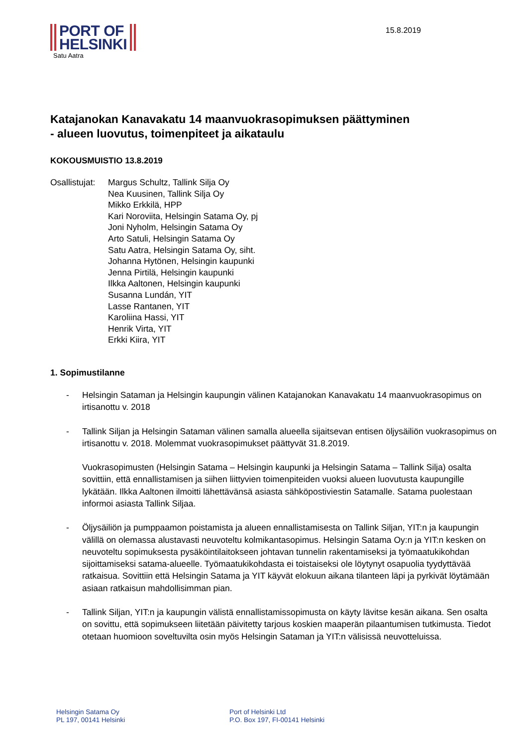PORT OF
HELSINKI
Satu Aatra
15.8.2019
Katajanokan Kanavakatu 14 maanvuokrasopimuksen päättyminen
- alueen luovutus, toimenpiteet ja aikataulu
KOKOUSMUISTIO 13.8.2019
Osallistujat:
Margus Schultz, Tallink Silja Oy
Nea Kuusinen, Tallink Silja Oy
Mikko Erkkilä, HPP
Kari Noroviita, Helsingin Satama Oy, pj
Joni Nyholm, Helsingin Satama Oy
Arto Satuli, Helsingin Satama Oy
Satu Aatra, Helsingin Satama Oy, siht.
Johanna Hytönen, Helsingin kaupunki
Jenna Pirtilä, Helsingin kaupunki
Ilkka Aaltonen, Helsingin kaupunki
Susanna Lundán, YIT
Lasse Rantanen, YIT
Karoliina Hassi, YIT
Henrik Virta, YIT
Erkki Kiira, YIT
1. Sopimustilanne
- Helsingin Sataman ja Helsingin kaupungin välinen Katajanokan Kanavakatu 14 maanvuokrasopimus on irtisanottu v. 2018
- Tallink Siljan ja Helsingin Sataman välinen samalla alueella sijaitsevan entisen öljysäiliön vuokrasopimus on irtisanottu v. 2018. Molemmat vuokrasopimukset päättyvät 31.8.2019.
Vuokrasopimusten (Helsingin Satama – Helsingin kaupunki ja Helsingin Satama – Tallink Silja) osalta sovittiin, että ennallistamisen ja siihen liittyvien toimenpiteiden vuoksi alueen luovutusta kaupungille lykätään. Ilkka Aaltonen ilmoitti lähettävänsä asiasta sähköpostiviestin Satamalle. Satama puolestaan informoi asiasta Tallink Siljaa.
- Öljysäiliön ja pumppaamon poistamista ja alueen ennallistamisesta on Tallink Siljan, YIT:n ja kaupungin välillä on olemassa alustavasti neuvoteltu kolmikantasopimus. Helsingin Satama Oy:n ja YIT:n kesken on neuvoteltu sopimuksesta pysäköintilaitokseen johtavan tunnelin rakentamiseksi ja työmaatukikohdan sijoittamiseksi satama-alueelle. Työmaatukikohdasta ei toistaiseksi ole löytynyt osapuolia tyydyttävää ratkaisua. Sovittiin että Helsingin Satama ja YIT käyvät elokuun aikana tilanteen läpi ja pyrkivät löytämään asiaan ratkaisun mahdollisimman pian.
- Tallink Siljan, YIT:n ja kaupungin välistä ennallistamissopimusta on käyty lävitse kesän aikana. Sen osalta on sovittu, että sopimukseen liitetään päivitetty tarjous koskien maaperän pilaantumisen tutkimusta. Tiedot otetaan huomioon soveltuvilta osin myös Helsingin Sataman ja YIT:n välisissä neuvotteluissa.
Helsingin Satama Oy
PL 197, 00141 Helsinki
Port of Helsinki Ltd
P.O. Box 197, FI-00141 Helsinki